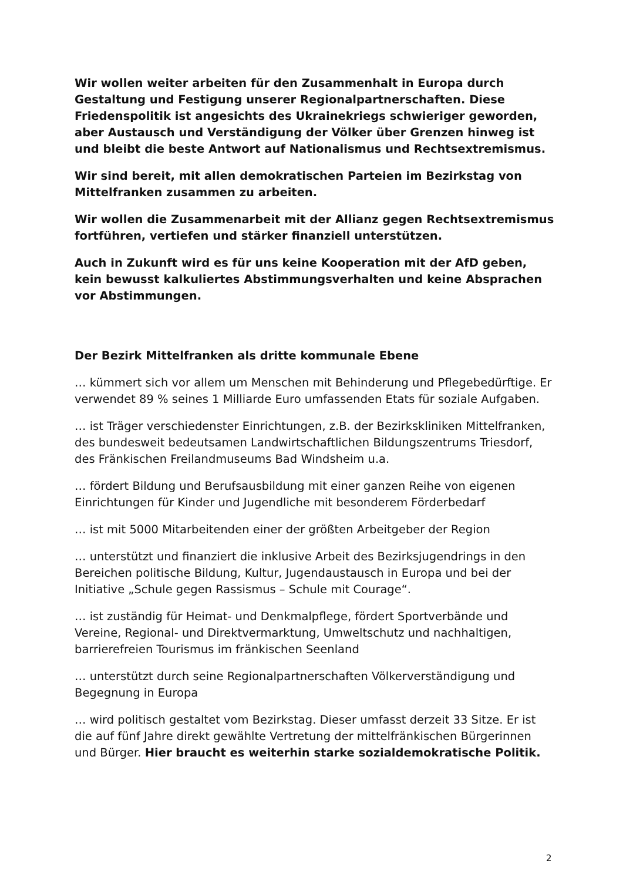Wir wollen weiter arbeiten für den Zusammenhalt in Europa durch Gestaltung und Festigung unserer Regionalpartnerschaften. Diese Friedenspolitik ist angesichts des Ukrainekriegs schwieriger geworden, aber Austausch und Verständigung der Völker über Grenzen hinweg ist und bleibt die beste Antwort auf Nationalismus und Rechtsextremismus.
Wir sind bereit, mit allen demokratischen Parteien im Bezirkstag von Mittelfranken zusammen zu arbeiten.
Wir wollen die Zusammenarbeit mit der Allianz gegen Rechtsextremismus fortführen, vertiefen und stärker finanziell unterstützen.
Auch in Zukunft wird es für uns keine Kooperation mit der AfD geben, kein bewusst kalkuliertes Abstimmungsverhalten und keine Absprachen vor Abstimmungen.
Der Bezirk Mittelfranken als dritte kommunale Ebene
… kümmert sich vor allem um Menschen mit Behinderung und Pflegebedürftige. Er verwendet 89 % seines 1 Milliarde Euro umfassenden Etats für soziale Aufgaben.
… ist Träger verschiedenster Einrichtungen, z.B. der Bezirkskliniken Mittelfranken, des bundesweit bedeutsamen Landwirtschaftlichen Bildungszentrums Triesdorf, des Fränkischen Freilandmuseums Bad Windsheim u.a.
… fördert Bildung und Berufsausbildung mit einer ganzen Reihe von eigenen Einrichtungen für Kinder und Jugendliche mit besonderem Förderbedarf
… ist mit 5000 Mitarbeitenden einer der größten Arbeitgeber der Region
… unterstützt und finanziert die inklusive Arbeit des Bezirksjugendrings in den Bereichen politische Bildung, Kultur, Jugendaustausch in Europa und bei der Initiative „Schule gegen Rassismus – Schule mit Courage“.
… ist zuständig für Heimat- und Denkmalpflege, fördert Sportverbände und Vereine, Regional- und Direktvermarktung, Umweltschutz und nachhaltigen, barrierefreien Tourismus im fränkischen Seenland
… unterstützt durch seine Regionalpartnerschaften Völkerverständigung und Begegnung in Europa
… wird politisch gestaltet vom Bezirkstag. Dieser umfasst derzeit 33 Sitze. Er ist die auf fünf Jahre direkt gewählte Vertretung der mittelfränkischen Bürgerinnen und Bürger. Hier braucht es weiterhin starke sozialdemokratische Politik.
2